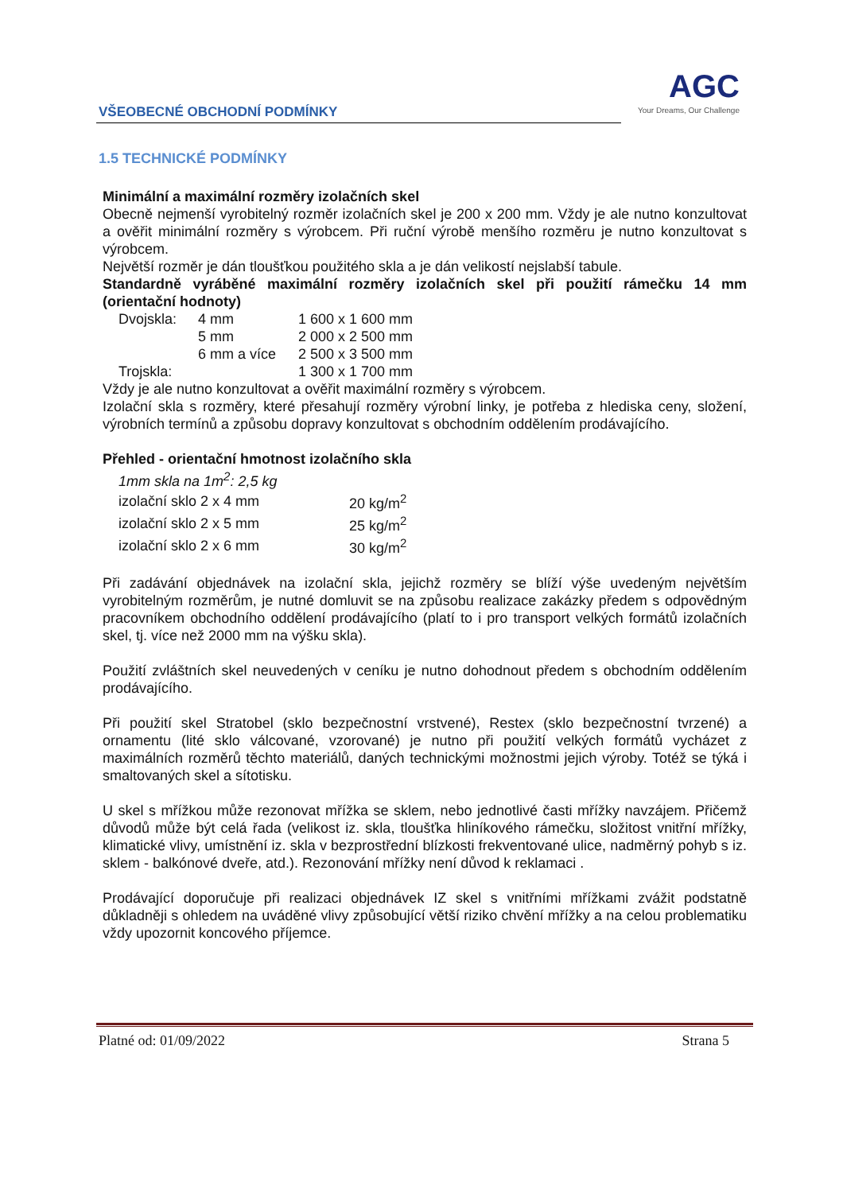VŠEOBECNÉ OBCHODNÍ PODMÍNKY
AGC
Your Dreams, Our Challenge
1.5 TECHNICKÉ PODMÍNKY
Minimální a maximální rozměry izolačních skel
Obecně nejmenší vyrobitelný rozměr izolačních skel je 200 x 200 mm. Vždy je ale nutno konzultovat a ověřit minimální rozměry s výrobcem. Při ruční výrobě menšího rozměru je nutno konzultovat s výrobcem.
Největší rozměr je dán tloušťkou použitého skla a je dán velikostí nejslabší tabule.
Standardně vyráběné maximální rozměry izolačních skel při použití rámečku 14 mm (orientační hodnoty)
| Dvojskla: | 4 mm | 1 600 x 1 600 mm |
| | 5 mm | 2 000 x 2 500 mm |
| | 6 mm a více | 2 500 x 3 500 mm |
| Trojskla: | | 1 300 x 1 700 mm |
Vždy je ale nutno konzultovat a ověřit maximální rozměry s výrobcem.
Izolační skla s rozměry, které přesahují rozměry výrobní linky, je potřeba z hlediska ceny, složení, výrobních termínů a způsobu dopravy konzultovat s obchodním oddělením prodávajícího.
Přehled - orientační hmotnost izolačního skla
1mm skla na 1m<sup>2</sup>: 2,5 kg
| izolační sklo 2 x 4 mm | 20 kg/m<sup>2</sup> |
| izolační sklo 2 x 5 mm | 25 kg/m<sup>2</sup> |
| izolační sklo 2 x 6 mm | 30 kg/m<sup>2</sup> |
Při zadávání objednávek na izolační skla, jejichž rozměry se blíží výše uvedeným největším vyrobitelným rozměrům, je nutné domluvit se na způsobu realizace zakázky předem s odpovědným pracovníkem obchodního oddělení prodávajícího (platí to i pro transport velkých formátů izolačních skel, tj. více než 2000 mm na výšku skla).
Použití zvláštních skel neuvedených v ceníku je nutno dohodnout předem s obchodním oddělením prodávajícího.
Při použití skel Stratobel (sklo bezpečnostní vrstvené), Restex (sklo bezpečnostní tvrzené) a ornamentu (lité sklo válcované, vzorované) je nutno při použití velkých formátů vycházet z maximálních rozměrů těchto materiálů, daných technickými možnostmi jejich výroby. Totéž se týká i smaltovaných skel a sítotisku.
U skel s mřížkou může rezonovat mřížka se sklem, nebo jednotlivé časti mřížky navzájem. Přičemž důvodů může být celá řada (velikost iz. skla, tloušťka hliníkového rámečku, složitost vnitřní mřížky, klimatické vlivy, umístnění iz. skla v bezprostřední blízkosti frekventované ulice, nadměrný pohyb s iz. sklem - balkónové dveře, atd.). Rezonování mřížky není důvod k reklamaci .
Prodávající doporučuje při realizaci objednávek IZ skel s vnitřními mřížkami zvážit podstatně důkladněji s ohledem na uváděné vlivy způsobující větší riziko chvění mřížky a na celou problematiku vždy upozornit koncového příjemce.
Platné od: 01/09/2022 Strana 5